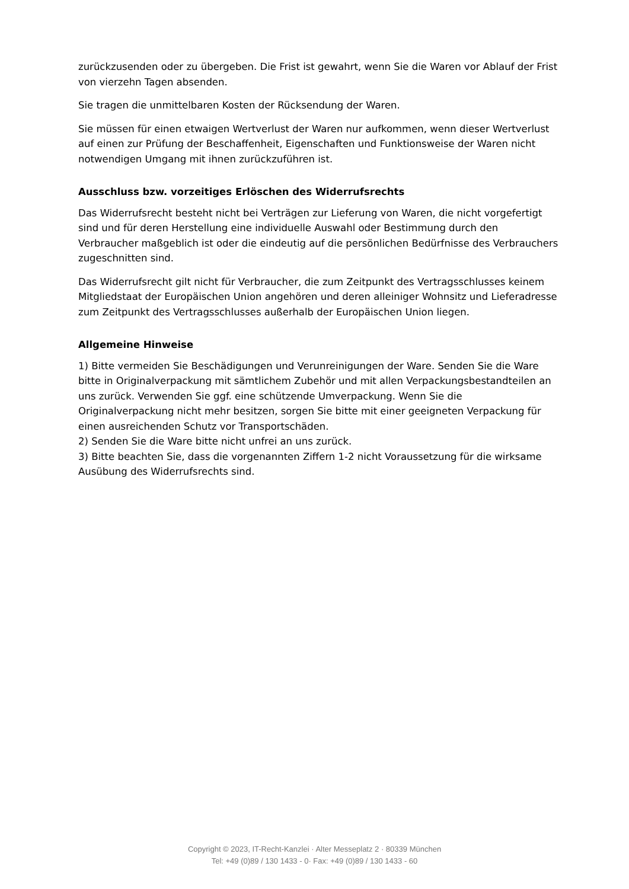zurückzusenden oder zu übergeben. Die Frist ist gewahrt, wenn Sie die Waren vor Ablauf der Frist von vierzehn Tagen absenden.
Sie tragen die unmittelbaren Kosten der Rücksendung der Waren.
Sie müssen für einen etwaigen Wertverlust der Waren nur aufkommen, wenn dieser Wertverlust auf einen zur Prüfung der Beschaffenheit, Eigenschaften und Funktionsweise der Waren nicht notwendigen Umgang mit ihnen zurückzuführen ist.
Ausschluss bzw. vorzeitiges Erlöschen des Widerrufsrechts
Das Widerrufsrecht besteht nicht bei Verträgen zur Lieferung von Waren, die nicht vorgefertigt sind und für deren Herstellung eine individuelle Auswahl oder Bestimmung durch den Verbraucher maßgeblich ist oder die eindeutig auf die persönlichen Bedürfnisse des Verbrauchers zugeschnitten sind.
Das Widerrufsrecht gilt nicht für Verbraucher, die zum Zeitpunkt des Vertragsschlusses keinem Mitgliedstaat der Europäischen Union angehören und deren alleiniger Wohnsitz und Lieferadresse zum Zeitpunkt des Vertragsschlusses außerhalb der Europäischen Union liegen.
Allgemeine Hinweise
1) Bitte vermeiden Sie Beschädigungen und Verunreinigungen der Ware. Senden Sie die Ware bitte in Originalverpackung mit sämtlichem Zubehör und mit allen Verpackungsbestandteilen an uns zurück. Verwenden Sie ggf. eine schützende Umverpackung. Wenn Sie die Originalverpackung nicht mehr besitzen, sorgen Sie bitte mit einer geeigneten Verpackung für einen ausreichenden Schutz vor Transportschäden.
2) Senden Sie die Ware bitte nicht unfrei an uns zurück.
3) Bitte beachten Sie, dass die vorgenannten Ziffern 1-2 nicht Voraussetzung für die wirksame Ausübung des Widerrufsrechts sind.
Copyright © 2023, IT-Recht-Kanzlei · Alter Messeplatz 2 · 80339 München
Tel: +49 (0)89 / 130 1433 - 0· Fax: +49 (0)89 / 130 1433 - 60